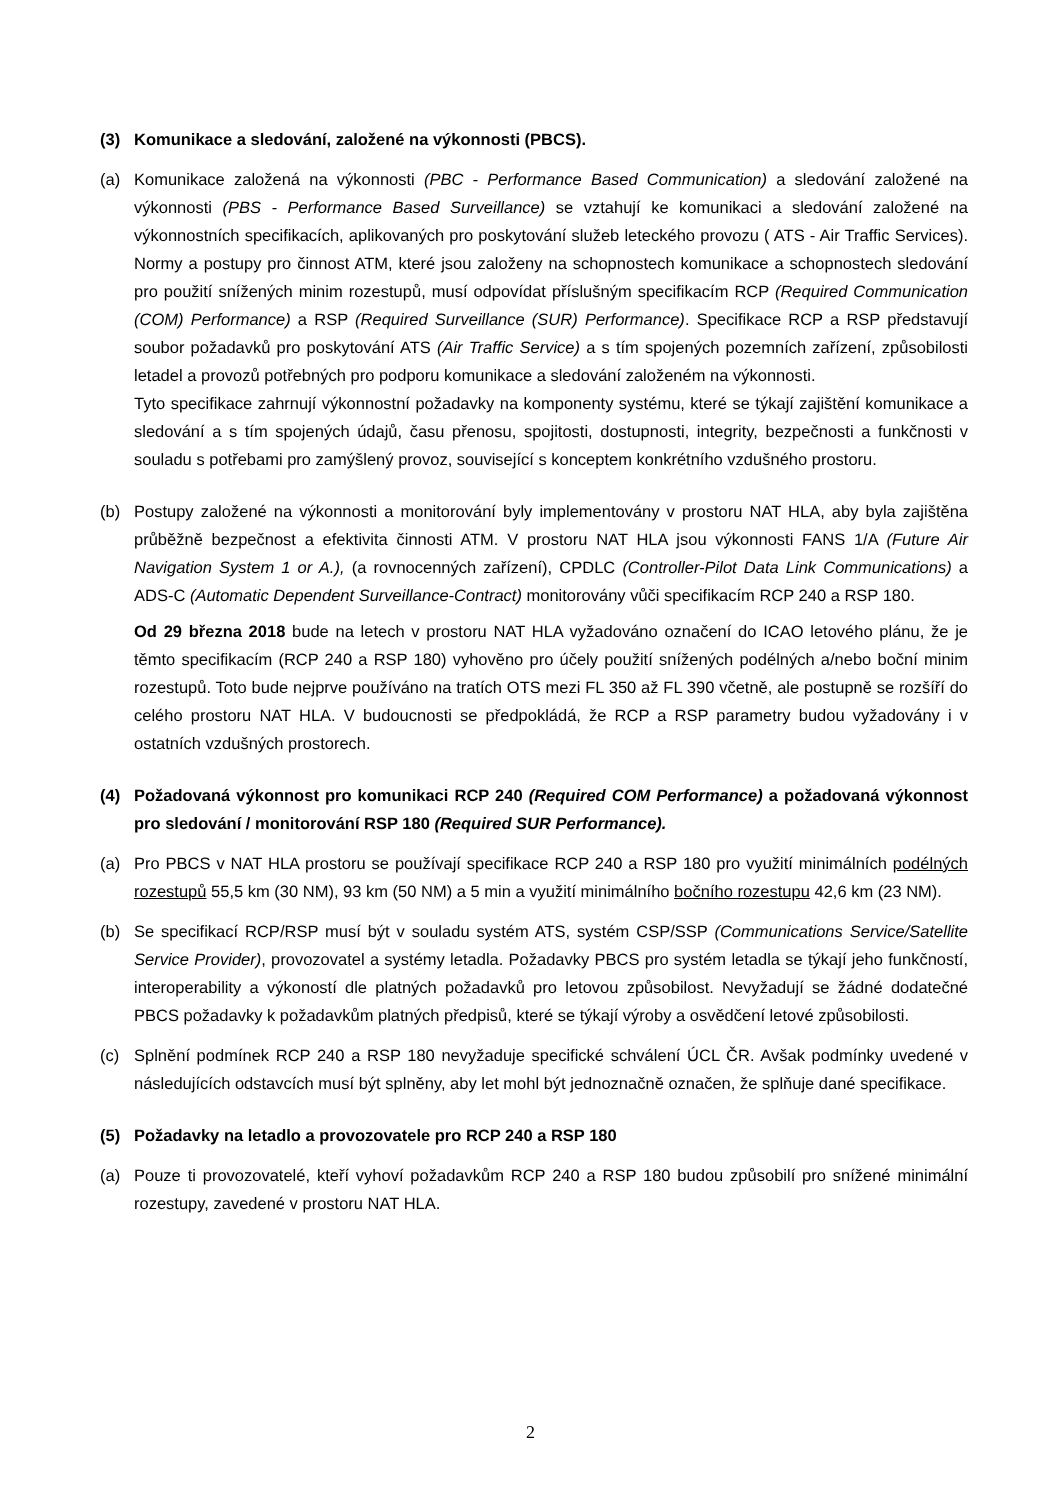(3) Komunikace a sledování, založené na výkonnosti (PBCS).
(a) Komunikace založená na výkonnosti (PBC - Performance Based Communication) a sledování založené na výkonnosti (PBS - Performance Based Surveillance) se vztahují ke komunikaci a sledování založené na výkonnostních specifikacích, aplikovaných pro poskytování služeb leteckého provozu ( ATS - Air Traffic Services). Normy a postupy pro činnost ATM, které jsou založeny na schopnostech komunikace a schopnostech sledování pro použití snížených minim rozestupů, musí odpovídat příslušným specifikacím RCP (Required Communication (COM) Performance) a RSP (Required Surveillance (SUR) Performance). Specifikace RCP a RSP představují soubor požadavků pro poskytování ATS (Air Traffic Service) a s tím spojených pozemních zařízení, způsobilosti letadel a provozů potřebných pro podporu komunikace a sledování založeném na výkonnosti.
Tyto specifikace zahrnují výkonnostní požadavky na komponenty systému, které se týkají zajištění komunikace a sledování a s tím spojených údajů, času přenosu, spojitosti, dostupnosti, integrity, bezpečnosti a funkčnosti v souladu s potřebami pro zamýšlený provoz, související s konceptem konkrétního vzdušného prostoru.
(b) Postupy založené na výkonnosti a monitorování byly implementovány v prostoru NAT HLA, aby byla zajištěna průběžně bezpečnost a efektivita činnosti ATM. V prostoru NAT HLA jsou výkonnosti FANS 1/A (Future Air Navigation System 1 or A.), (a rovnocenných zařízení), CPDLC (Controller-Pilot Data Link Communications) a ADS-C (Automatic Dependent Surveillance-Contract) monitorovány vůči specifikacím RCP 240 a RSP 180.
Od 29 března 2018 bude na letech v prostoru NAT HLA vyžadováno označení do ICAO letového plánu, že je těmto specifikacím (RCP 240 a RSP 180) vyhověno pro účely použití snížených podélných a/nebo boční minim rozestupů. Toto bude nejprve používáno na tratích OTS mezi FL 350 až FL 390 včetně, ale postupně se rozšíří do celého prostoru NAT HLA. V budoucnosti se předpokládá, že RCP a RSP parametry budou vyžadovány i v ostatních vzdušných prostorech.
(4) Požadovaná výkonnost pro komunikaci RCP 240 (Required COM Performance) a požadovaná výkonnost pro sledování / monitorování RSP 180 (Required SUR Performance).
(a) Pro PBCS v NAT HLA prostoru se používají specifikace RCP 240 a RSP 180 pro využití minimálních podélných rozestupů 55,5 km (30 NM), 93 km (50 NM) a 5 min a využití minimálního bočního rozestupu 42,6 km (23 NM).
(b) Se specifikací RCP/RSP musí být v souladu systém ATS, systém CSP/SSP (Communications Service/Satellite Service Provider), provozovatel a systémy letadla. Požadavky PBCS pro systém letadla se týkají jeho funkčností, interoperability a výkoností dle platných požadavků pro letovou způsobilost. Nevyžadují se žádné dodatečné PBCS požadavky k požadavkům platných předpisů, které se týkají výroby a osvědčení letové způsobilosti.
(c) Splnění podmínek RCP 240 a RSP 180 nevyžaduje specifické schválení ÚCL ČR. Avšak podmínky uvedené v následujících odstavcích musí být splněny, aby let mohl být jednoznačně označen, že splňuje dané specifikace.
(5) Požadavky na letadlo a provozovatele pro RCP 240 a RSP 180
(a) Pouze ti provozovatelé, kteří vyhoví požadavkům RCP 240 a RSP 180 budou způsobilí pro snížené minimální rozestupy, zavedené v prostoru NAT HLA.
2